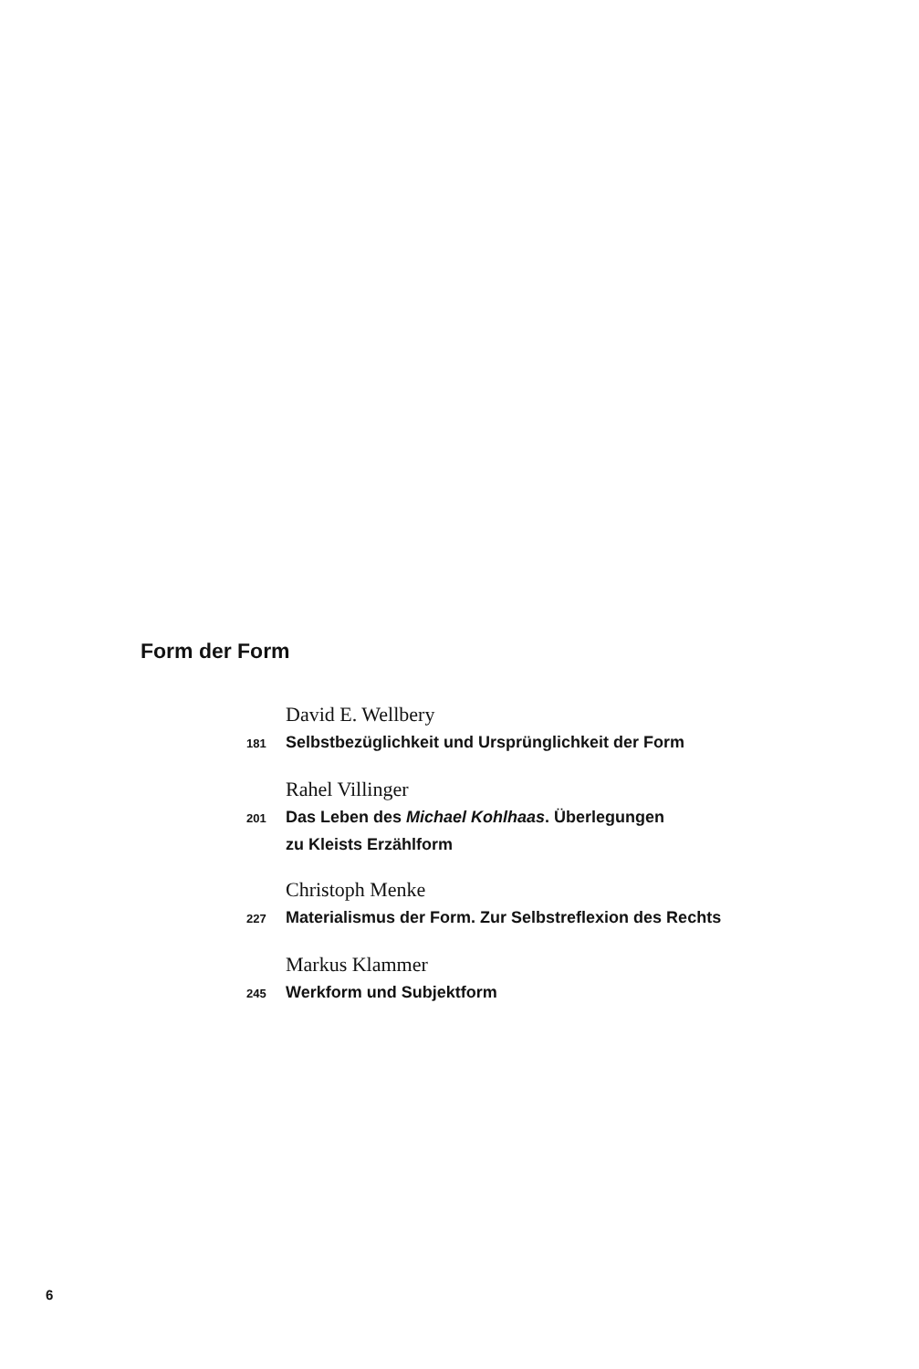Form der Form
David E. Wellbery
181 Selbstbezüglichkeit und Ursprünglichkeit der Form
Rahel Villinger
201 Das Leben des Michael Kohlhaas. Überlegungen
zu Kleists Erzählform
Christoph Menke
227 Materialismus der Form. Zur Selbstreflexion des Rechts
Markus Klammer
245 Werkform und Subjektform
6